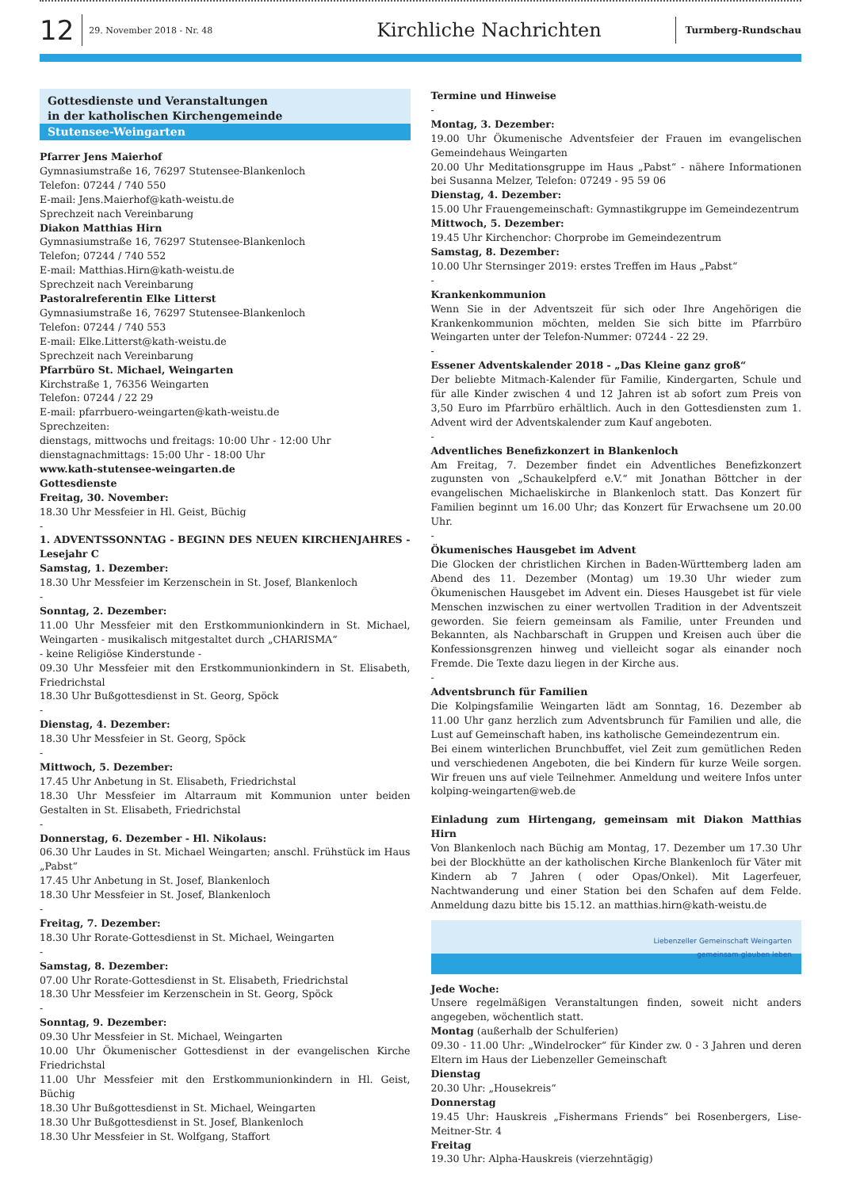12
29. November 2018 - Nr. 48
Kirchliche Nachrichten
Turmberg-Rundschau
Gottesdienste und Veranstaltungen
in der katholischen Kirchengemeinde
Stutensee-Weingarten
Pfarrer Jens Maierhof
Gymnasiumstraße 16, 76297 Stutensee-Blankenloch
Telefon: 07244 / 740 550
E-mail: Jens.Maierhof@kath-weistu.de
Sprechzeit nach Vereinbarung
Diakon Matthias Hirn
Gymnasiumstraße 16, 76297 Stutensee-Blankenloch
Telefon; 07244 / 740 552
E-mail: Matthias.Hirn@kath-weistu.de
Sprechzeit nach Vereinbarung
Pastoralreferentin Elke Litterst
Gymnasiumstraße 16, 76297 Stutensee-Blankenloch
Telefon: 07244 / 740 553
E-mail: Elke.Litterst@kath-weistu.de
Sprechzeit nach Vereinbarung
Pfarrbüro St. Michael, Weingarten
Kirchstraße 1, 76356 Weingarten
Telefon: 07244 / 22 29
E-mail: pfarrbuero-weingarten@kath-weistu.de
Sprechzeiten:
dienstags, mittwochs und freitags: 10:00 Uhr - 12:00 Uhr
dienstagnachmittags: 15:00 Uhr - 18:00 Uhr
www.kath-stutensee-weingarten.de
Gottesdienste
Freitag, 30. November:
18.30 Uhr Messfeier in Hl. Geist, Büchig
-
1. ADVENTSSONNTAG - BEGINN DES NEUEN KIRCHENJAHRES - Lesejahr C
Samstag, 1. Dezember:
18.30 Uhr Messfeier im Kerzenschein in St. Josef, Blankenloch
-
Sonntag, 2. Dezember:
11.00 Uhr Messfeier mit den Erstkommunionkindern in St. Michael, Weingarten - musikalisch mitgestaltet durch „CHARISMA“
- keine Religiöse Kinderstunde -
09.30 Uhr Messfeier mit den Erstkommunionkindern in St. Elisabeth, Friedrichstal
18.30 Uhr Bußgottesdienst in St. Georg, Spöck
-
Dienstag, 4. Dezember:
18.30 Uhr Messfeier in St. Georg, Spöck
-
Mittwoch, 5. Dezember:
17.45 Uhr Anbetung in St. Elisabeth, Friedrichstal
18.30 Uhr Messfeier im Altarraum mit Kommunion unter beiden Gestalten in St. Elisabeth, Friedrichstal
-
Donnerstag, 6. Dezember - Hl. Nikolaus:
06.30 Uhr Laudes in St. Michael Weingarten; anschl. Frühstück im Haus „Pabst“
17.45 Uhr Anbetung in St. Josef, Blankenloch
18.30 Uhr Messfeier in St. Josef, Blankenloch
-
Freitag, 7. Dezember:
18.30 Uhr Rorate-Gottesdienst in St. Michael, Weingarten
-
Samstag, 8. Dezember:
07.00 Uhr Rorate-Gottesdienst in St. Elisabeth, Friedrichstal
18.30 Uhr Messfeier im Kerzenschein in St. Georg, Spöck
-
Sonntag, 9. Dezember:
09.30 Uhr Messfeier in St. Michael, Weingarten
10.00 Uhr Ökumenischer Gottesdienst in der evangelischen Kirche Friedrichstal
11.00 Uhr Messfeier mit den Erstkommunionkindern in Hl. Geist, Büchig
18.30 Uhr Bußgottesdienst in St. Michael, Weingarten
18.30 Uhr Bußgottesdienst in St. Josef, Blankenloch
18.30 Uhr Messfeier in St. Wolfgang, Staffort
Termine und Hinweise
-
Montag, 3. Dezember:
19.00 Uhr Ökumenische Adventsfeier der Frauen im evangelischen Gemeindehaus Weingarten
20.00 Uhr Meditationsgruppe im Haus „Pabst“ - nähere Informationen bei Susanna Melzer, Telefon: 07249 - 95 59 06
Dienstag, 4. Dezember:
15.00 Uhr Frauengemeinschaft: Gymnastikgruppe im Gemeindezentrum
Mittwoch, 5. Dezember:
19.45 Uhr Kirchenchor: Chorprobe im Gemeindezentrum
Samstag, 8. Dezember:
10.00 Uhr Sternsinger 2019: erstes Treffen im Haus „Pabst“
-
Krankenkommunion
Wenn Sie in der Adventszeit für sich oder Ihre Angehörigen die Krankenkommunion möchten, melden Sie sich bitte im Pfarrbüro Weingarten unter der Telefon-Nummer: 07244 - 22 29.
-
Essener Adventskalender 2018 - „Das Kleine ganz groß“
Der beliebte Mitmach-Kalender für Familie, Kindergarten, Schule und für alle Kinder zwischen 4 und 12 Jahren ist ab sofort zum Preis von 3,50 Euro im Pfarrbüro erhältlich. Auch in den Gottesdiensten zum 1. Advent wird der Adventskalender zum Kauf angeboten.
-
Adventliches Benefizkonzert in Blankenloch
Am Freitag, 7. Dezember findet ein Adventliches Benefizkonzert zugunsten von „Schaukelpferd e.V.“ mit Jonathan Böttcher in der evangelischen Michaeliskirche in Blankenloch statt. Das Konzert für Familien beginnt um 16.00 Uhr; das Konzert für Erwachsene um 20.00 Uhr.
-
Ökumenisches Hausgebet im Advent
Die Glocken der christlichen Kirchen in Baden-Württemberg laden am Abend des 11. Dezember (Montag) um 19.30 Uhr wieder zum Ökumenischen Hausgebet im Advent ein. Dieses Hausgebet ist für viele Menschen inzwischen zu einer wertvollen Tradition in der Adventszeit geworden. Sie feiern gemeinsam als Familie, unter Freunden und Bekannten, als Nachbarschaft in Gruppen und Kreisen auch über die Konfessionsgrenzen hinweg und vielleicht sogar als einander noch Fremde. Die Texte dazu liegen in der Kirche aus.
-
Adventsbrunch für Familien
Die Kolpingsfamilie Weingarten lädt am Sonntag, 16. Dezember ab 11.00 Uhr ganz herzlich zum Adventsbrunch für Familien und alle, die Lust auf Gemeinschaft haben, ins katholische Gemeindezentrum ein.
Bei einem winterlichen Brunchbuffet, viel Zeit zum gemütlichen Reden und verschiedenen Angeboten, die bei Kindern für kurze Weile sorgen. Wir freuen uns auf viele Teilnehmer. Anmeldung und weitere Infos unter kolping-weingarten@web.de
Einladung zum Hirtengang, gemeinsam mit Diakon Matthias Hirn
Von Blankenloch nach Büchig am Montag, 17. Dezember um 17.30 Uhr bei der Blockhütte an der katholischen Kirche Blankenloch für Väter mit Kindern ab 7 Jahren ( oder Opas/Onkel). Mit Lagerfeuer, Nachtwanderung und einer Station bei den Schafen auf dem Felde. Anmeldung dazu bitte bis 15.12. an matthias.hirn@kath-weistu.de
Liebenzeller Gemeinschaft Weingarten
gemeinsam glauben leben
Jede Woche:
Unsere regelmäßigen Veranstaltungen finden, soweit nicht anders angegeben, wöchentlich statt.
Montag (außerhalb der Schulferien)
09.30 - 11.00 Uhr: „Windelrocker“ für Kinder zw. 0 - 3 Jahren und deren Eltern im Haus der Liebenzeller Gemeinschaft
Dienstag
20.30 Uhr: „Housekreis“
Donnerstag
19.45 Uhr: Hauskreis „Fishermans Friends“ bei Rosenbergers, Lise-Meitner-Str. 4
Freitag
19.30 Uhr: Alpha-Hauskreis (vierzehntägig)